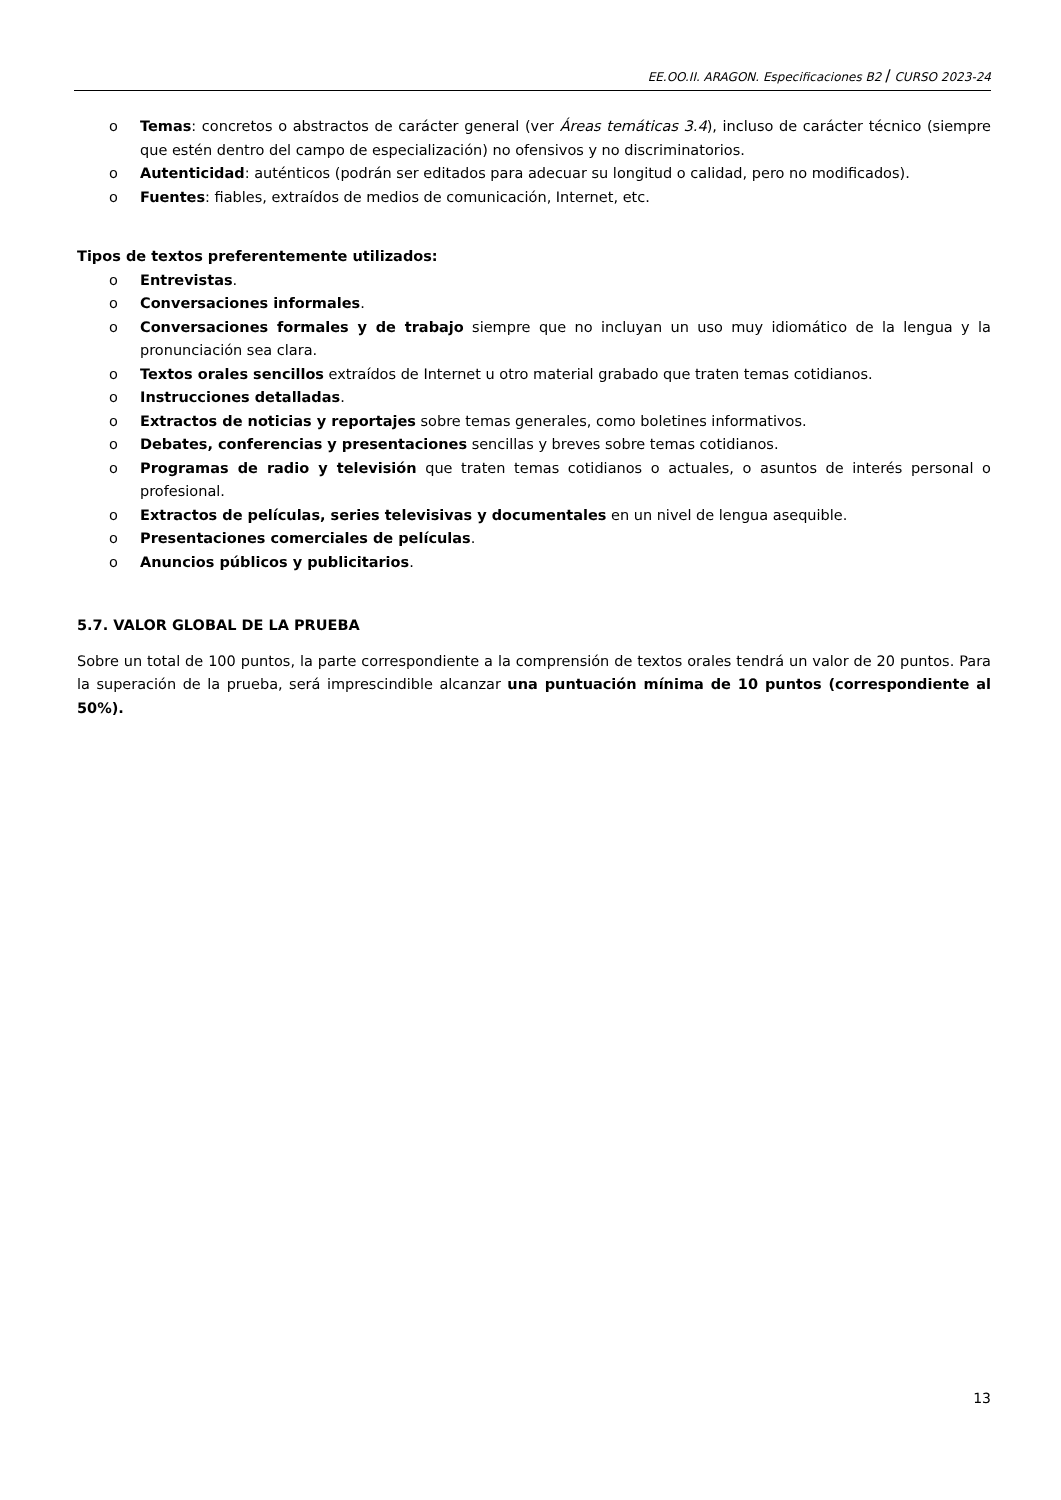EE.OO.II. ARAGON. Especificaciones B2 / CURSO 2023-24
o Temas: concretos o abstractos de carácter general (ver Áreas temáticas 3.4), incluso de carácter técnico (siempre que estén dentro del campo de especialización) no ofensivos y no discriminatorios.
o Autenticidad: auténticos (podrán ser editados para adecuar su longitud o calidad, pero no modificados).
o Fuentes: fiables, extraídos de medios de comunicación, Internet, etc.
Tipos de textos preferentemente utilizados:
o Entrevistas.
o Conversaciones informales.
o Conversaciones formales y de trabajo siempre que no incluyan un uso muy idiomático de la lengua y la pronunciación sea clara.
o Textos orales sencillos extraídos de Internet u otro material grabado que traten temas cotidianos.
o Instrucciones detalladas.
o Extractos de noticias y reportajes sobre temas generales, como boletines informativos.
o Debates, conferencias y presentaciones sencillas y breves sobre temas cotidianos.
o Programas de radio y televisión que traten temas cotidianos o actuales, o asuntos de interés personal o profesional.
o Extractos de películas, series televisivas y documentales en un nivel de lengua asequible.
o Presentaciones comerciales de películas.
o Anuncios públicos y publicitarios.
5.7. VALOR GLOBAL DE LA PRUEBA
Sobre un total de 100 puntos, la parte correspondiente a la comprensión de textos orales tendrá un valor de 20 puntos. Para la superación de la prueba, será imprescindible alcanzar una puntuación mínima de 10 puntos (correspondiente al 50%).
13